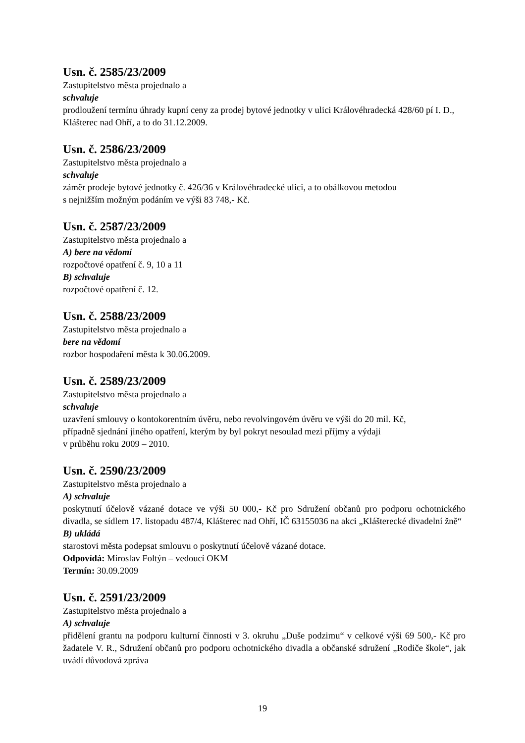Usn. č. 2585/23/2009
Zastupitelstvo města projednalo a
schvaluje
prodloužení termínu úhrady kupní ceny za prodej bytové jednotky v ulici Královéhradecká 428/60 pí I. D., Klášterec nad Ohří, a to do 31.12.2009.
Usn. č. 2586/23/2009
Zastupitelstvo města projednalo a
schvaluje
záměr prodeje bytové jednotky č. 426/36 v Královéhradecké ulici, a to obálkovou metodou
s nejnižším možným podáním ve výši 83 748,- Kč.
Usn. č. 2587/23/2009
Zastupitelstvo města projednalo a
A) bere na vědomí
rozpočtové opatření č. 9, 10 a 11
B) schvaluje
rozpočtové opatření č. 12.
Usn. č. 2588/23/2009
Zastupitelstvo města projednalo a
bere na vědomí
rozbor hospodaření města k 30.06.2009.
Usn. č. 2589/23/2009
Zastupitelstvo města projednalo a
schvaluje
uzavření smlouvy o kontokorentním úvěru, nebo revolvingovém úvěru ve výši do 20 mil. Kč,
případně sjednání jiného opatření, kterým by byl pokryt nesoulad mezi příjmy a výdaji
v průběhu roku 2009 – 2010.
Usn. č. 2590/23/2009
Zastupitelstvo města projednalo a
A) schvaluje
poskytnutí účelově vázané dotace ve výši 50 000,- Kč pro Sdružení občanů pro podporu ochotnického divadla, se sídlem 17. listopadu 487/4, Klášterec nad Ohří, IČ 63155036 na akci „Klášterecké divadelní žně“
B) ukládá
starostovi města podepsat smlouvu o poskytnutí účelově vázané dotace.
Odpovídá: Miroslav Foltýn – vedoucí OKM
Termín: 30.09.2009
Usn. č. 2591/23/2009
Zastupitelstvo města projednalo a
A) schvaluje
přidělení grantu na podporu kulturní činnosti v 3. okruhu „Duše podzimu“ v celkové výši 69 500,- Kč pro žadatele V. R., Sdružení občanů pro podporu ochotnického divadla a občanské sdružení „Rodiče škole“, jak uvádí důvodová zpráva
19